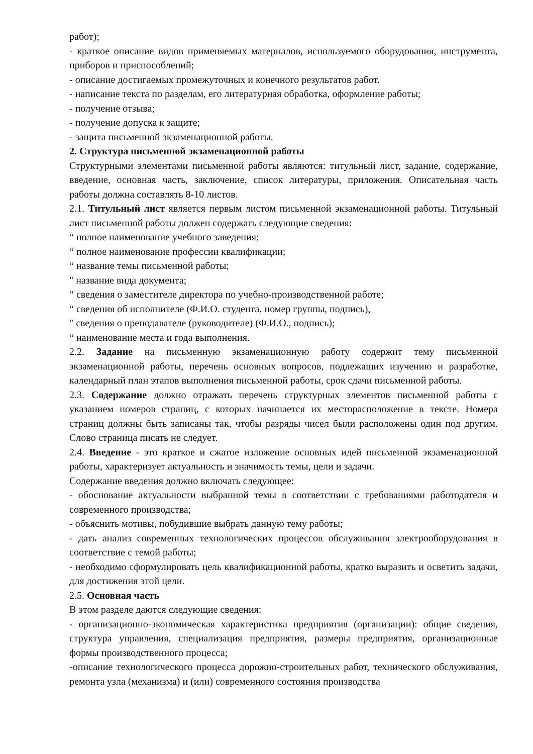работ);
- краткое описание видов применяемых материалов, используемого оборудования, инструмента, приборов и приспособлений;
- описание достигаемых промежуточных и конечного результатов работ.
- написание текста по разделам, его литературная обработка, оформление работы;
- получение отзыва;
- получение допуска к защите;
- защита письменной экзаменационной работы.
2. Структура письменной экзаменационной работы
Структурными элементами письменной работы являются: титульный лист, задание, содержание, введение, основная часть, заключение, список литературы, приложения. Описательная часть работы должна составлять 8-10 листов.
2.1. Титульный лист является первым листом письменной экзаменационной работы. Титульный лист письменной работы должен содержать следующие сведения:
“ полное наименование учебного заведения;
“ полное наименование профессии квалификации;
“ название темы письменной работы;
" название вида документа;
“ сведения о заместителе директора по учебно-производственной работе;
“ сведения об исполнителе (Ф.И.О. студента, номер группы, подпись),
" сведения о преподавателе (руководителе) (Ф.И.О., подпись);
“ наименование места и года выполнения.
2.2. Задание на письменную экзаменационную работу содержит тему письменной экзаменационной работы, перечень основных вопросов, подлежащих изучению и разработке, календарный план этапов выполнения письменной работы, срок сдачи письменной работы.
2.3. Содержание должно отражать перечень структурных элементов письменной работы с указанием номеров страниц, с которых начинается их месторасположение в тексте. Номера страниц должны быть записаны так, чтобы разряды чисел были расположены один под другим. Слово страница писать не следует.
2.4. Введение - это краткое и сжатое изложение основных идей письменной экзаменационной работы, характеризует актуальность и значимость темы, цели и задачи.
Содержание введения должно включать следующее:
- обоснование актуальности выбранной темы в соответствии с требованиями работодателя и современного производства;
- объяснить мотивы, побудившие выбрать данную тему работы;
- дать анализ современных технологических процессов обслуживания электрооборудования в соответствие с темой работы;
- необходимо сформулировать цель квалификационной работы, кратко выразить и осветить задачи, для достижения этой цели.
2.5. Основная часть
В этом разделе даются следующие сведения:
- организационно-экономическая характеристика предприятия (организации): общие сведения, структура управления, специализация предприятия, размеры предприятия, организационные формы производственного процесса;
-описание технологического процесса дорожно-строительных работ, технического обслуживания, ремонта узла (механизма) и (или) современного состояния производства